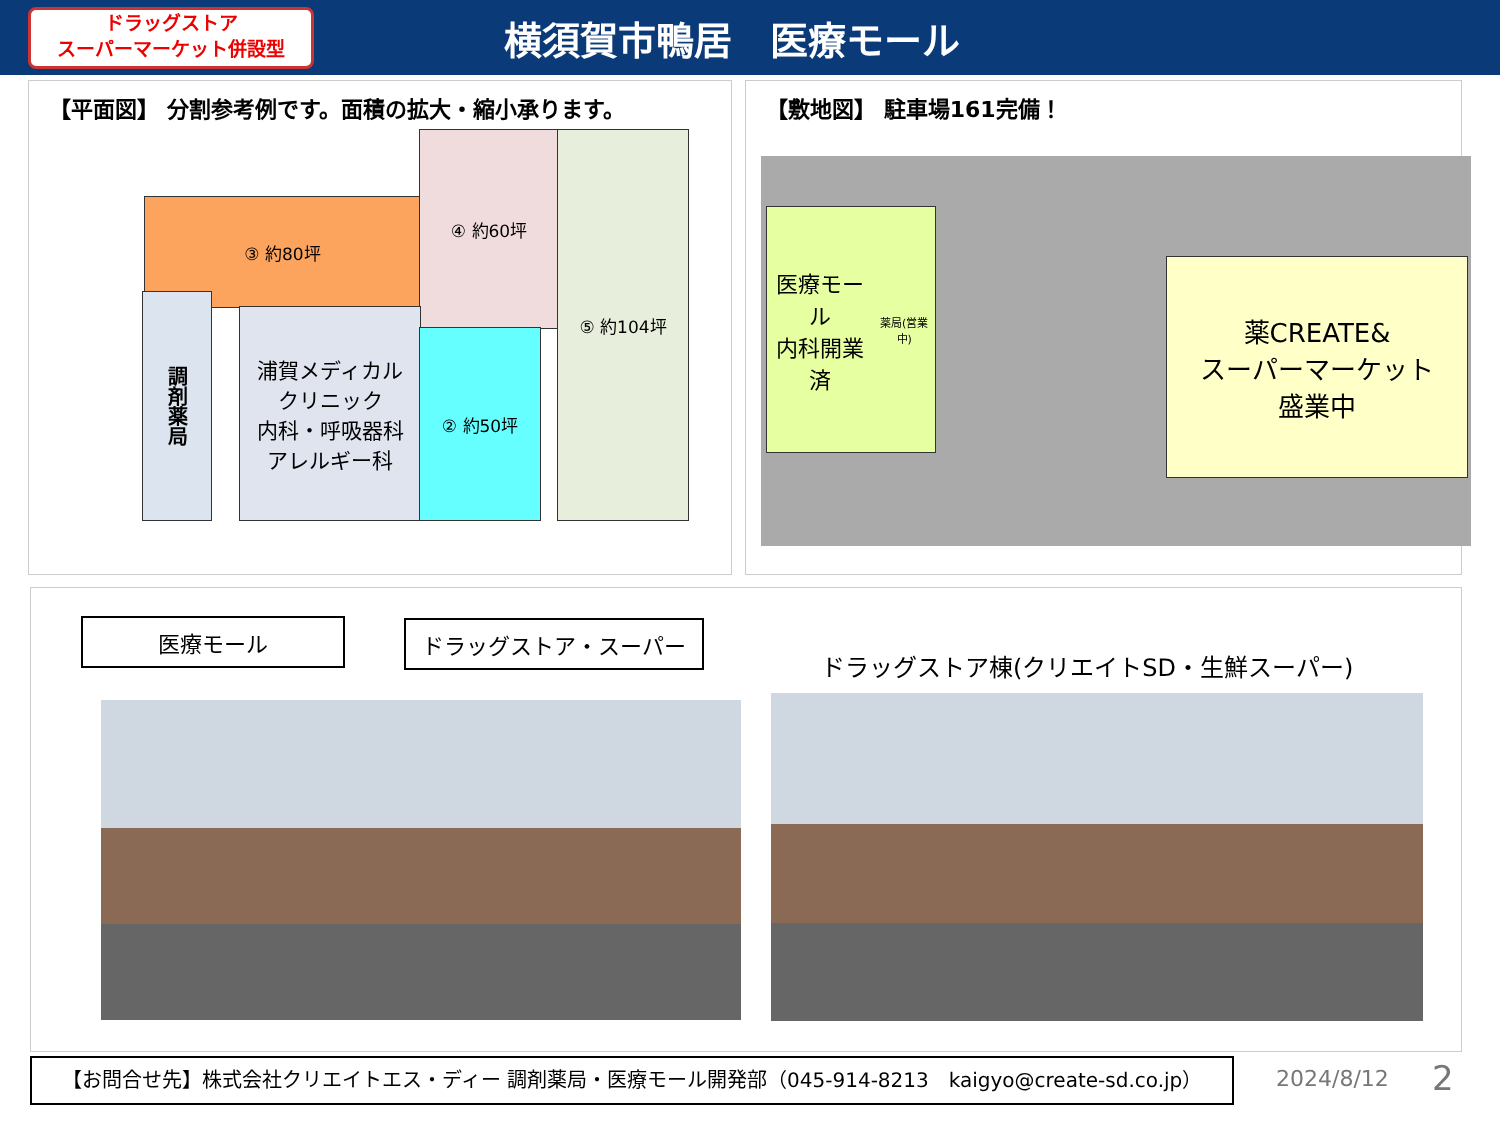ドラッグストア
スーパーマーケット併設型
横須賀市鴨居　医療モール
【平面図】 分割参考例です。面積の拡大・縮小承ります。
③ 約80坪
④ 約60坪 ⑤ 約104坪
調剤薬局
浦賀メディカル
クリニック
内科・呼吸器科
アレルギー科
② 約50坪
【敷地図】 駐車場161完備！
医療モール
内科開業済
薬局(営業中)
薬CREATE&
スーパーマーケット
盛業中
医療モール ドラッグストア・スーパー
ドラッグストア棟(クリエイトSD・生鮮スーパー)
【お問合せ先】株式会社クリエイトエス・ディー 調剤薬局・医療モール開発部（045-914-8213　kaigyo@create-sd.co.jp） 2024/8/12 2